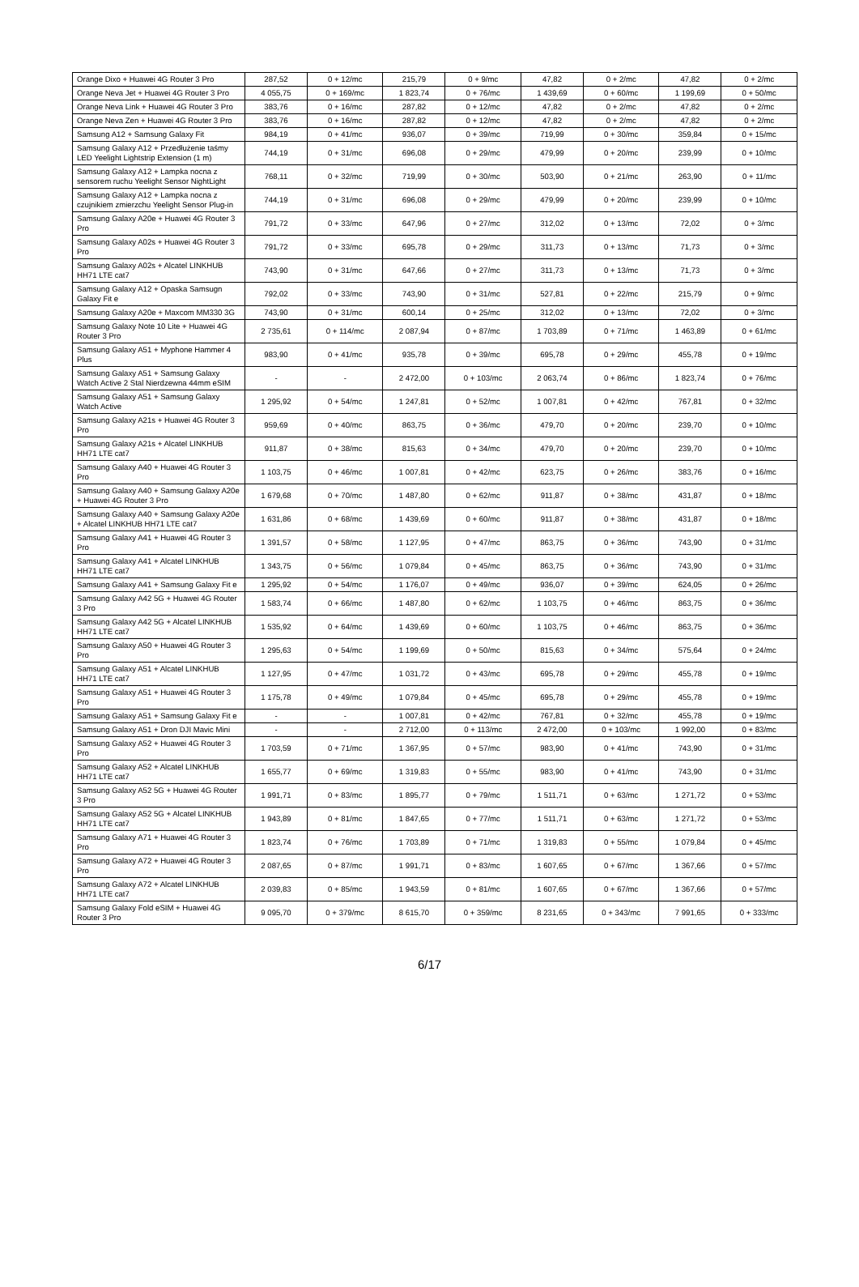| Orange Dixo + Huawei 4G Router 3 Pro | 287,52 | 0 + 12/mc | 215,79 | 0 + 9/mc | 47,82 | 0 + 2/mc | 47,82 | 0 + 2/mc |
| Orange Neva Jet + Huawei 4G Router 3 Pro | 4 055,75 | 0 + 169/mc | 1 823,74 | 0 + 76/mc | 1 439,69 | 0 + 60/mc | 1 199,69 | 0 + 50/mc |
| Orange Neva Link + Huawei 4G Router 3 Pro | 383,76 | 0 + 16/mc | 287,82 | 0 + 12/mc | 47,82 | 0 + 2/mc | 47,82 | 0 + 2/mc |
| Orange Neva Zen + Huawei 4G Router 3 Pro | 383,76 | 0 + 16/mc | 287,82 | 0 + 12/mc | 47,82 | 0 + 2/mc | 47,82 | 0 + 2/mc |
| Samsung A12 + Samsung Galaxy Fit | 984,19 | 0 + 41/mc | 936,07 | 0 + 39/mc | 719,99 | 0 + 30/mc | 359,84 | 0 + 15/mc |
| Samsung Galaxy A12 + Przedłużenie taśmy LED Yeelight Lightstrip Extension (1 m) | 744,19 | 0 + 31/mc | 696,08 | 0 + 29/mc | 479,99 | 0 + 20/mc | 239,99 | 0 + 10/mc |
| Samsung Galaxy A12 + Lampka nocna z sensorem ruchu Yeelight Sensor NightLight | 768,11 | 0 + 32/mc | 719,99 | 0 + 30/mc | 503,90 | 0 + 21/mc | 263,90 | 0 + 11/mc |
| Samsung Galaxy A12 + Lampka nocna z czujnikiem zmierzchu Yeelight Sensor Plug-in | 744,19 | 0 + 31/mc | 696,08 | 0 + 29/mc | 479,99 | 0 + 20/mc | 239,99 | 0 + 10/mc |
| Samsung Galaxy A20e + Huawei 4G Router 3 Pro | 791,72 | 0 + 33/mc | 647,96 | 0 + 27/mc | 312,02 | 0 + 13/mc | 72,02 | 0 + 3/mc |
| Samsung Galaxy A02s + Huawei 4G Router 3 Pro | 791,72 | 0 + 33/mc | 695,78 | 0 + 29/mc | 311,73 | 0 + 13/mc | 71,73 | 0 + 3/mc |
| Samsung Galaxy A02s + Alcatel LINKHUB HH71 LTE cat7 | 743,90 | 0 + 31/mc | 647,66 | 0 + 27/mc | 311,73 | 0 + 13/mc | 71,73 | 0 + 3/mc |
| Samsung Galaxy A12 + Opaska Samsugn Galaxy Fit e | 792,02 | 0 + 33/mc | 743,90 | 0 + 31/mc | 527,81 | 0 + 22/mc | 215,79 | 0 + 9/mc |
| Samsung Galaxy A20e + Maxcom MM330 3G | 743,90 | 0 + 31/mc | 600,14 | 0 + 25/mc | 312,02 | 0 + 13/mc | 72,02 | 0 + 3/mc |
| Samsung Galaxy Note 10 Lite + Huawei 4G Router 3 Pro | 2 735,61 | 0 + 114/mc | 2 087,94 | 0 + 87/mc | 1 703,89 | 0 + 71/mc | 1 463,89 | 0 + 61/mc |
| Samsung Galaxy A51 + Myphone Hammer 4 Plus | 983,90 | 0 + 41/mc | 935,78 | 0 + 39/mc | 695,78 | 0 + 29/mc | 455,78 | 0 + 19/mc |
| Samsung Galaxy A51 + Samsung Galaxy Watch Active 2 Stal Nierdzewna 44mm eSIM | - | - | 2 472,00 | 0 + 103/mc | 2 063,74 | 0 + 86/mc | 1 823,74 | 0 + 76/mc |
| Samsung Galaxy A51 + Samsung Galaxy Watch Active | 1 295,92 | 0 + 54/mc | 1 247,81 | 0 + 52/mc | 1 007,81 | 0 + 42/mc | 767,81 | 0 + 32/mc |
| Samsung Galaxy A21s + Huawei 4G Router 3 Pro | 959,69 | 0 + 40/mc | 863,75 | 0 + 36/mc | 479,70 | 0 + 20/mc | 239,70 | 0 + 10/mc |
| Samsung Galaxy A21s + Alcatel LINKHUB HH71 LTE cat7 | 911,87 | 0 + 38/mc | 815,63 | 0 + 34/mc | 479,70 | 0 + 20/mc | 239,70 | 0 + 10/mc |
| Samsung Galaxy A40 + Huawei 4G Router 3 Pro | 1 103,75 | 0 + 46/mc | 1 007,81 | 0 + 42/mc | 623,75 | 0 + 26/mc | 383,76 | 0 + 16/mc |
| Samsung Galaxy A40 + Samsung Galaxy A20e + Huawei 4G Router 3 Pro | 1 679,68 | 0 + 70/mc | 1 487,80 | 0 + 62/mc | 911,87 | 0 + 38/mc | 431,87 | 0 + 18/mc |
| Samsung Galaxy A40 + Samsung Galaxy A20e + Alcatel LINKHUB HH71 LTE cat7 | 1 631,86 | 0 + 68/mc | 1 439,69 | 0 + 60/mc | 911,87 | 0 + 38/mc | 431,87 | 0 + 18/mc |
| Samsung Galaxy A41 + Huawei 4G Router 3 Pro | 1 391,57 | 0 + 58/mc | 1 127,95 | 0 + 47/mc | 863,75 | 0 + 36/mc | 743,90 | 0 + 31/mc |
| Samsung Galaxy A41 + Alcatel LINKHUB HH71 LTE cat7 | 1 343,75 | 0 + 56/mc | 1 079,84 | 0 + 45/mc | 863,75 | 0 + 36/mc | 743,90 | 0 + 31/mc |
| Samsung Galaxy A41 + Samsung Galaxy Fit e | 1 295,92 | 0 + 54/mc | 1 176,07 | 0 + 49/mc | 936,07 | 0 + 39/mc | 624,05 | 0 + 26/mc |
| Samsung Galaxy A42 5G + Huawei 4G Router 3 Pro | 1 583,74 | 0 + 66/mc | 1 487,80 | 0 + 62/mc | 1 103,75 | 0 + 46/mc | 863,75 | 0 + 36/mc |
| Samsung Galaxy A42 5G + Alcatel LINKHUB HH71 LTE cat7 | 1 535,92 | 0 + 64/mc | 1 439,69 | 0 + 60/mc | 1 103,75 | 0 + 46/mc | 863,75 | 0 + 36/mc |
| Samsung Galaxy A50 + Huawei 4G Router 3 Pro | 1 295,63 | 0 + 54/mc | 1 199,69 | 0 + 50/mc | 815,63 | 0 + 34/mc | 575,64 | 0 + 24/mc |
| Samsung Galaxy A51 + Alcatel LINKHUB HH71 LTE cat7 | 1 127,95 | 0 + 47/mc | 1 031,72 | 0 + 43/mc | 695,78 | 0 + 29/mc | 455,78 | 0 + 19/mc |
| Samsung Galaxy A51 + Huawei 4G Router 3 Pro | 1 175,78 | 0 + 49/mc | 1 079,84 | 0 + 45/mc | 695,78 | 0 + 29/mc | 455,78 | 0 + 19/mc |
| Samsung Galaxy A51 + Samsung Galaxy Fit e | - | - | 1 007,81 | 0 + 42/mc | 767,81 | 0 + 32/mc | 455,78 | 0 + 19/mc |
| Samsung Galaxy A51 + Dron DJI Mavic Mini | - | - | 2 712,00 | 0 + 113/mc | 2 472,00 | 0 + 103/mc | 1 992,00 | 0 + 83/mc |
| Samsung Galaxy A52 + Huawei 4G Router 3 Pro | 1 703,59 | 0 + 71/mc | 1 367,95 | 0 + 57/mc | 983,90 | 0 + 41/mc | 743,90 | 0 + 31/mc |
| Samsung Galaxy A52 + Alcatel LINKHUB HH71 LTE cat7 | 1 655,77 | 0 + 69/mc | 1 319,83 | 0 + 55/mc | 983,90 | 0 + 41/mc | 743,90 | 0 + 31/mc |
| Samsung Galaxy A52 5G + Huawei 4G Router 3 Pro | 1 991,71 | 0 + 83/mc | 1 895,77 | 0 + 79/mc | 1 511,71 | 0 + 63/mc | 1 271,72 | 0 + 53/mc |
| Samsung Galaxy A52 5G + Alcatel LINKHUB HH71 LTE cat7 | 1 943,89 | 0 + 81/mc | 1 847,65 | 0 + 77/mc | 1 511,71 | 0 + 63/mc | 1 271,72 | 0 + 53/mc |
| Samsung Galaxy A71 + Huawei 4G Router 3 Pro | 1 823,74 | 0 + 76/mc | 1 703,89 | 0 + 71/mc | 1 319,83 | 0 + 55/mc | 1 079,84 | 0 + 45/mc |
| Samsung Galaxy A72 + Huawei 4G Router 3 Pro | 2 087,65 | 0 + 87/mc | 1 991,71 | 0 + 83/mc | 1 607,65 | 0 + 67/mc | 1 367,66 | 0 + 57/mc |
| Samsung Galaxy A72 + Alcatel LINKHUB HH71 LTE cat7 | 2 039,83 | 0 + 85/mc | 1 943,59 | 0 + 81/mc | 1 607,65 | 0 + 67/mc | 1 367,66 | 0 + 57/mc |
| Samsung Galaxy Fold eSIM + Huawei 4G Router 3 Pro | 9 095,70 | 0 + 379/mc | 8 615,70 | 0 + 359/mc | 8 231,65 | 0 + 343/mc | 7 991,65 | 0 + 333/mc |
6/17